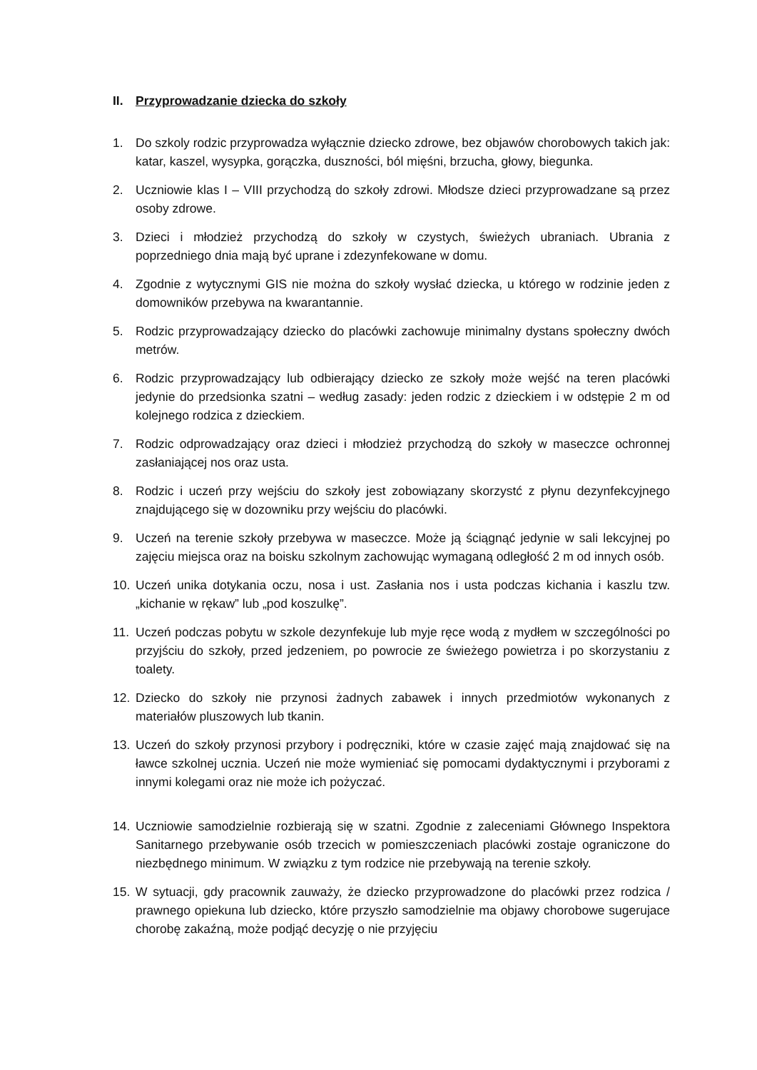II. Przyprowadzanie dziecka do szkoły
1. Do szkoly rodzic przyprowadza wyłącznie dziecko zdrowe, bez objawów chorobowych takich jak: katar, kaszel, wysypka, gorączka, duszności, ból mięśni, brzucha, głowy, biegunka.
2. Uczniowie klas I – VIII przychodzą do szkoły zdrowi. Młodsze dzieci przyprowadzane są przez osoby zdrowe.
3. Dzieci i młodzież przychodzą do szkoły w czystych, świeżych ubraniach. Ubrania z poprzedniego dnia mają być uprane i zdezynfekowane w domu.
4. Zgodnie z wytycznymi GIS nie można do szkoły wysłać dziecka, u którego w rodzinie jeden z domowników przebywa na kwarantannie.
5. Rodzic przyprowadzający dziecko do placówki zachowuje minimalny dystans społeczny dwóch metrów.
6. Rodzic przyprowadzający lub odbierający dziecko ze szkoły może wejść na teren placówki jedynie do przedsionka szatni – według zasady: jeden rodzic z dzieckiem i w odstępie 2 m od kolejnego rodzica z dzieckiem.
7. Rodzic odprowadzający oraz dzieci i młodzież przychodzą do szkoły w maseczce ochronnej zasłaniającej nos oraz usta.
8. Rodzic i uczeń przy wejściu do szkoły jest zobowiązany skorzystć z płynu dezynfekcyjnego znajdującego się w dozowniku przy wejściu do placówki.
9. Uczeń na terenie szkoły przebywa w maseczce. Może ją ściągnąć jedynie w sali lekcyjnej po zajęciu miejsca oraz na boisku szkolnym zachowując wymaganą odległość 2 m od innych osób.
10. Uczeń unika dotykania oczu, nosa i ust. Zasłania nos i usta podczas kichania i kaszlu tzw. „kichanie w rękaw” lub „pod koszulkę”.
11. Uczeń podczas pobytu w szkole dezynfekuje lub myje ręce wodą z mydłem w szczególności po przyjściu do szkoły, przed jedzeniem, po powrocie ze świeżego powietrza i po skorzystaniu z toalety.
12. Dziecko do szkoły nie przynosi żadnych zabawek i innych przedmiotów wykonanych z materiałów pluszowych lub tkanin.
13. Uczeń do szkoły przynosi przybory i podręczniki, które w czasie zajęć mają znajdować się na ławce szkolnej ucznia. Uczeń nie może wymieniać się pomocami dydaktycznymi i przyborami z innymi kolegami oraz nie może ich pożyczać.
14. Uczniowie samodzielnie rozbierają się w szatni. Zgodnie z zaleceniami Głównego Inspektora Sanitarnego przebywanie osób trzecich w pomieszczeniach placówki zostaje ograniczone do niezbędnego minimum. W związku z tym rodzice nie przebywają na terenie szkoły.
15. W sytuacji, gdy pracownik zauważy, że dziecko przyprowadzone do placówki przez rodzica / prawnego opiekuna lub dziecko, które przyszło samodzielnie ma objawy chorobowe sugerujace chorobę zakaźną, może podjąć decyzję o nie przyjęciu